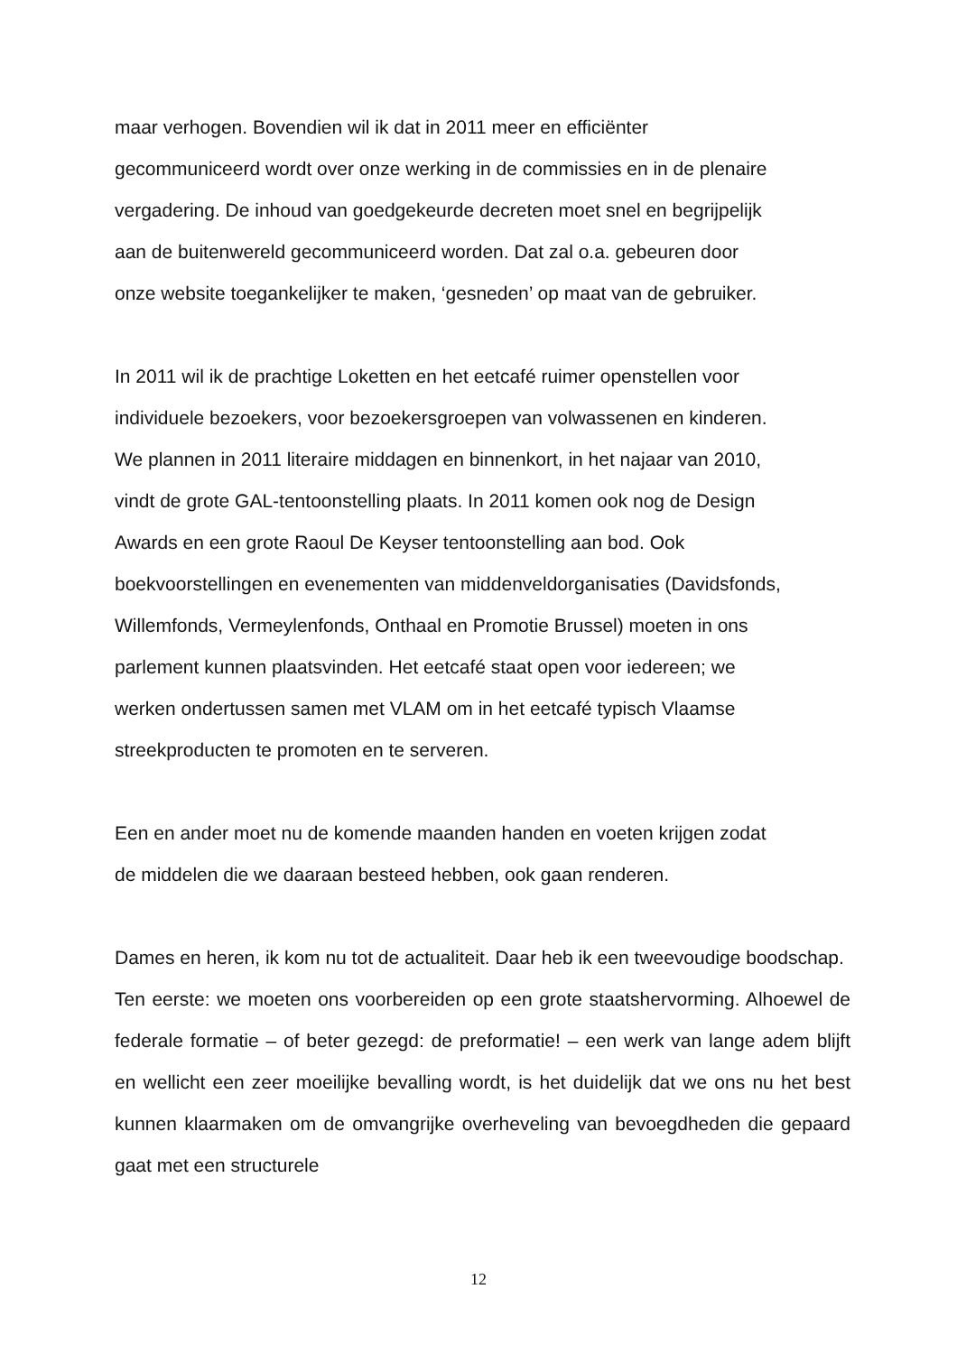maar verhogen. Bovendien wil ik dat in 2011 meer en efficiënter
gecommuniceerd wordt over onze werking in de commissies en in de plenaire
vergadering. De inhoud van goedgekeurde decreten moet snel en begrijpelijk
aan de buitenwereld gecommuniceerd worden. Dat zal o.a. gebeuren door
onze website toegankelijker te maken, ‘gesneden’ op maat van de gebruiker.
In 2011 wil ik de prachtige Loketten en het eetcafé ruimer openstellen voor
individuele bezoekers, voor bezoekersgroepen van volwassenen en kinderen.
We plannen in 2011 literaire middagen en binnenkort, in het najaar van 2010,
vindt de grote GAL-tentoonstelling plaats. In 2011 komen ook nog de Design
Awards en een grote Raoul De Keyser tentoonstelling aan bod. Ook
boekvoorstellingen en evenementen van middenveldorganisaties (Davidsfonds,
Willemfonds, Vermeylenfonds, Onthaal en Promotie Brussel) moeten in ons
parlement kunnen plaatsvinden. Het eetcafé staat open voor iedereen; we
werken ondertussen samen met VLAM om in het eetcafé typisch Vlaamse
streekproducten te promoten en te serveren.
Een en ander moet nu de komende maanden handen en voeten krijgen zodat
de middelen die we daaraan besteed hebben, ook gaan renderen.
Dames en heren, ik kom nu tot de actualiteit. Daar heb ik een tweevoudige boodschap.
Ten eerste: we moeten ons voorbereiden op een grote staatshervorming. Alhoewel de federale formatie – of beter gezegd: de preformatie! – een werk van lange adem blijft en wellicht een zeer moeilijke bevalling wordt, is het duidelijk dat we ons nu het best kunnen klaarmaken om de omvangrijke overheveling van bevoegdheden die gepaard gaat met een structurele
12